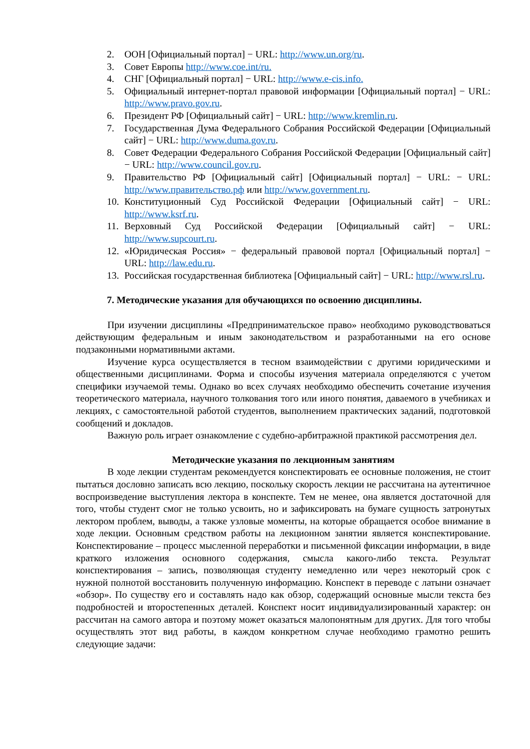2. ООН [Официальный портал] − URL: http://www.un.org/ru.
3. Совет Европы http://www.coe.int/ru.
4. СНГ [Официальный портал] − URL: http://www.e-cis.info.
5. Официальный интернет-портал правовой информации [Официальный портал] − URL: http://www.pravo.gov.ru.
6. Президент РФ [Официальный сайт] − URL: http://www.kremlin.ru.
7. Государственная Дума Федерального Собрания Российской Федерации [Официальный сайт] − URL: http://www.duma.gov.ru.
8. Совет Федерации Федерального Собрания Российской Федерации [Официальный сайт] − URL: http://www.council.gov.ru.
9. Правительство РФ [Официальный сайт] [Официальный портал] − URL: − URL: http://www.правительство.рф или http://www.government.ru.
10.
Конституционный Суд Российской Федерации [Официальный сайт] − URL: http://www.ksrf.ru.
11.
Верховный Суд Российской Федерации [Официальный сайт] − URL: http://www.supcourt.ru.
12.
«Юридическая Россия» − федеральный правовой портал [Официальный портал] − URL: http://law.edu.ru.
13.
Российская государственная библиотека [Официальный сайт] − URL: http://www.rsl.ru.
7. Методические указания для обучающихся по освоению дисциплины.
При изучении дисциплины «Предпринимательское право» необходимо руководствоваться действующим федеральным и иным законодательством и разработанными на его основе подзаконными нормативными актами.
Изучение курса осуществляется в тесном взаимодействии с другими юридическими и общественными дисциплинами. Форма и способы изучения материала определяются с учетом специфики изучаемой темы. Однако во всех случаях необходимо обеспечить сочетание изучения теоретического материала, научного толкования того или иного понятия, даваемого в учебниках и лекциях, с самостоятельной работой студентов, выполнением практических заданий, подготовкой сообщений и докладов.
Важную роль играет ознакомление с судебно-арбитражной практикой рассмотрения дел.
Методические указания по лекционным занятиям
В ходе лекции студентам рекомендуется конспектировать ее основные положения, не стоит пытаться дословно записать всю лекцию, поскольку скорость лекции не рассчитана на аутентичное воспроизведение выступления лектора в конспекте. Тем не менее, она является достаточной для того, чтобы студент смог не только усвоить, но и зафиксировать на бумаге сущность затронутых лектором проблем, выводы, а также узловые моменты, на которые обращается особое внимание в ходе лекции. Основным средством работы на лекционном занятии является конспектирование. Конспектирование – процесс мысленной переработки и письменной фиксации информации, в виде краткого изложения основного содержания, смысла какого-либо текста. Результат конспектирования – запись, позволяющая студенту немедленно или через некоторый срок с нужной полнотой восстановить полученную информацию. Конспект в переводе с латыни означает «обзор». По существу его и составлять надо как обзор, содержащий основные мысли текста без подробностей и второстепенных деталей. Конспект носит индивидуализированный характер: он рассчитан на самого автора и поэтому может оказаться малопонятным для других. Для того чтобы осуществлять этот вид работы, в каждом конкретном случае необходимо грамотно решить следующие задачи: